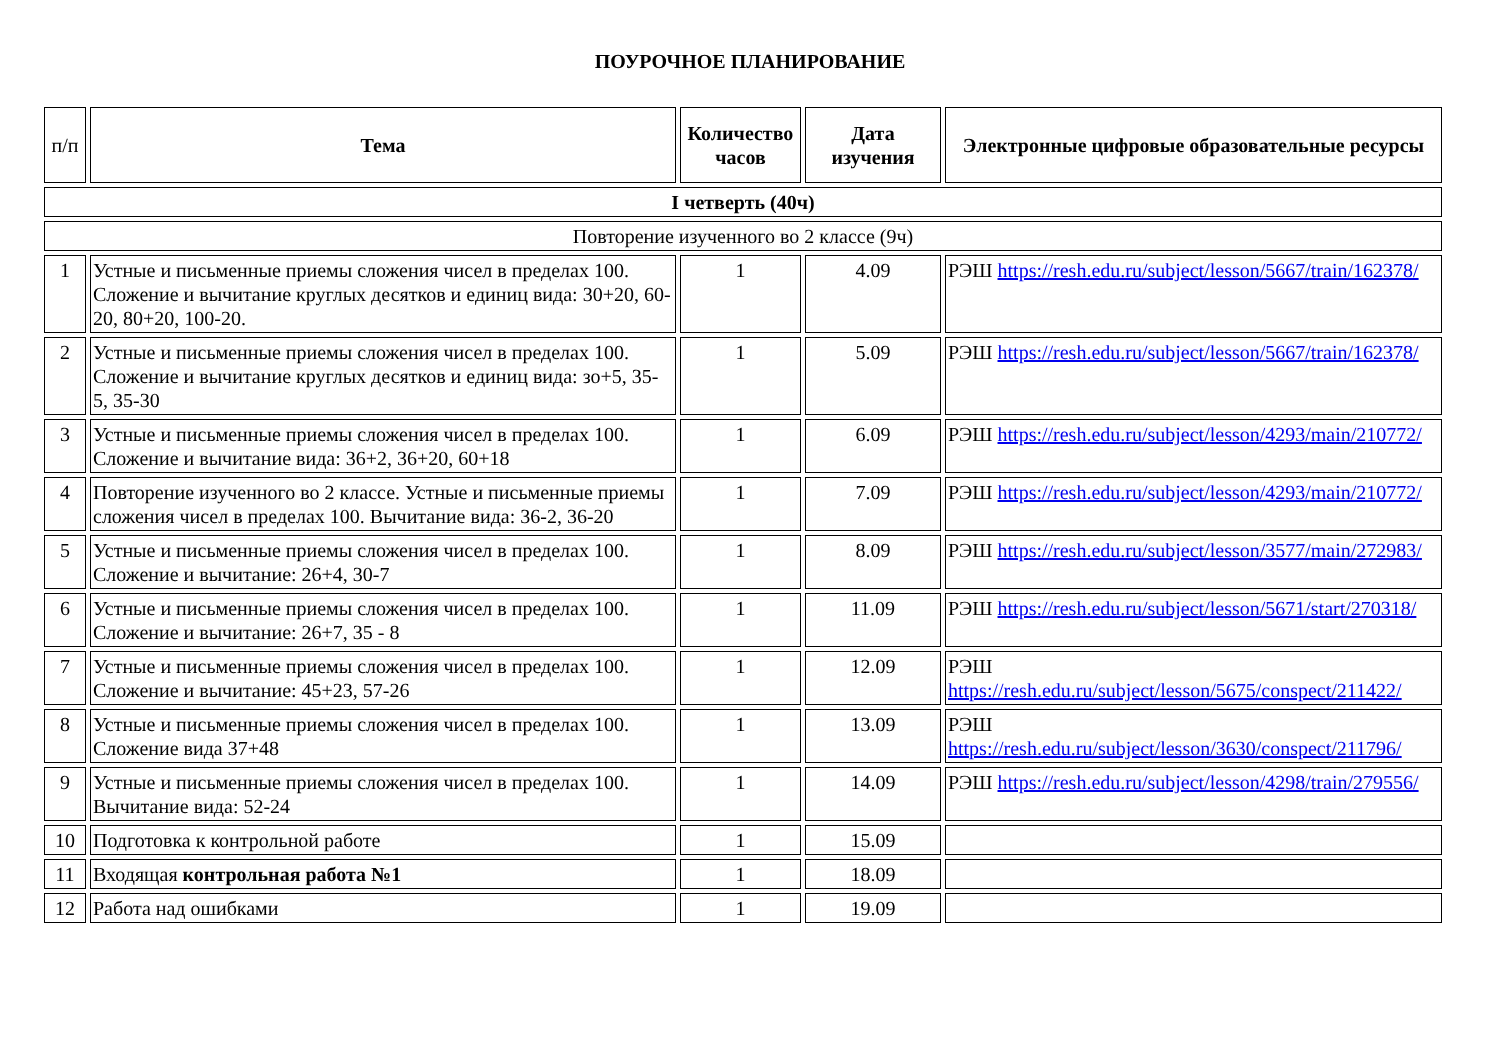ПОУРОЧНОЕ ПЛАНИРОВАНИЕ
| п/п | Тема | Количество часов | Дата изучения | Электронные цифровые образовательные ресурсы |
| --- | --- | --- | --- | --- |
| I четверть (40ч) | | | | |
| Повторение изученного во 2 классе (9ч) | | | | |
| 1 | Устные и письменные приемы сложения чисел в пределах 100. Сложение и вычитание круглых десятков и единиц вида: 30+20, 60-20, 80+20, 100-20. | 1 | 4.09 | РЭШ https://resh.edu.ru/subject/lesson/5667/train/162378/ |
| 2 | Устные и письменные приемы сложения чисел в пределах 100. Сложение и вычитание круглых десятков и единиц вида: зо+5, 35-5, 35-30 | 1 | 5.09 | РЭШ https://resh.edu.ru/subject/lesson/5667/train/162378/ |
| 3 | Устные и письменные приемы сложения чисел в пределах 100. Сложение и вычитание вида: 36+2, 36+20, 60+18 | 1 | 6.09 | РЭШ https://resh.edu.ru/subject/lesson/4293/main/210772/ |
| 4 | Повторение изученного во 2 классе. Устные и письменные приемы сложения чисел в пределах 100. Вычитание вида: 36-2, 36-20 | 1 | 7.09 | РЭШ https://resh.edu.ru/subject/lesson/4293/main/210772/ |
| 5 | Устные и письменные приемы сложения чисел в пределах 100. Сложение и вычитание: 26+4, 30-7 | 1 | 8.09 | РЭШ https://resh.edu.ru/subject/lesson/3577/main/272983/ |
| 6 | Устные и письменные приемы сложения чисел в пределах 100. Сложение и вычитание: 26+7, 35 - 8 | 1 | 11.09 | РЭШ https://resh.edu.ru/subject/lesson/5671/start/270318/ |
| 7 | Устные и письменные приемы сложения чисел в пределах 100. Сложение и вычитание: 45+23, 57-26 | 1 | 12.09 | РЭШ https://resh.edu.ru/subject/lesson/5675/conspect/211422/ |
| 8 | Устные и письменные приемы сложения чисел в пределах 100. Сложение вида 37+48 | 1 | 13.09 | РЭШ https://resh.edu.ru/subject/lesson/3630/conspect/211796/ |
| 9 | Устные и письменные приемы сложения чисел в пределах 100. Вычитание вида: 52-24 | 1 | 14.09 | РЭШ https://resh.edu.ru/subject/lesson/4298/train/279556/ |
| 10 | Подготовка к контрольной работе | 1 | 15.09 | |
| 11 | Входящая контрольная работа №1 | 1 | 18.09 | |
| 12 | Работа над ошибками | 1 | 19.09 | |